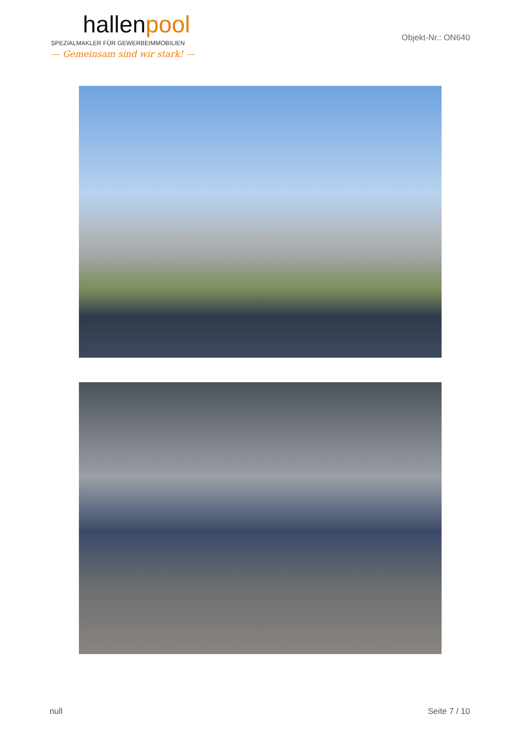hallenpool
SPEZIALMAKLER FÜR GEWERBEIMMOBILIEN
— Gemeinsam sind wir stark! —
Objekt-Nr.: ON640
null Seite 7 / 10